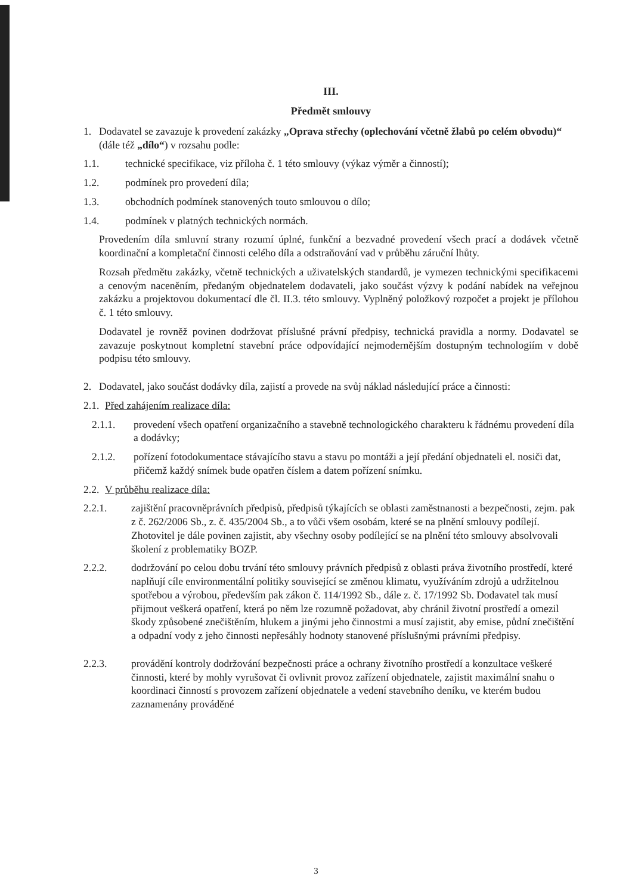III.
Předmět smlouvy
1. Dodavatel se zavazuje k provedení zakázky „Oprava střechy (oplechování včetně žlabů po celém obvodu)“ (dále též „dílo“) v rozsahu podle:
1.1. technické specifikace, viz příloha č. 1 této smlouvy (výkaz výměr a činností);
1.2. podmínek pro provedení díla;
1.3. obchodních podmínek stanovených touto smlouvou o dílo;
1.4. podmínek v platných technických normách.
Provedením díla smluvní strany rozumí úplné, funkční a bezvadné provedení všech prací a dodávek včetně koordinační a kompletační činnosti celého díla a odstraňování vad v průběhu záruční lhůty.
Rozsah předmětu zakázky, včetně technických a uživatelských standardů, je vymezen technickými specifikacemi a cenovým naceněním, předaným objednatelem dodavateli, jako součást výzvy k podání nabídek na veřejnou zakázku a projektovou dokumentací dle čl. II.3. této smlouvy. Vyplněný položkový rozpočet a projekt je přílohou č. 1 této smlouvy.
Dodavatel je rovněž povinen dodržovat příslušné právní předpisy, technická pravidla a normy. Dodavatel se zavazuje poskytnout kompletní stavební práce odpovídající nejmodernějším dostupným technologiím v době podpisu této smlouvy.
2. Dodavatel, jako součást dodávky díla, zajistí a provede na svůj náklad následující práce a činnosti:
2.1.
Před zahájením realizace díla:
2.1.1. provedení všech opatření organizačního a stavebně technologického charakteru k řádnému provedení díla a dodávky;
2.1.2. pořízení fotodokumentace stávajícího stavu a stavu po montáži a její předání objednateli el. nosiči dat, přičemž každý snímek bude opatřen číslem a datem pořízení snímku.
2.2.
V průběhu realizace díla:
2.2.1. zajištění pracovněprávních předpisů, předpisů týkajících se oblasti zaměstnanosti a bezpečnosti, zejm. pak z č. 262/2006 Sb., z. č. 435/2004 Sb., a to vůči všem osobám, které se na plnění smlouvy podílejí. Zhotovitel je dále povinen zajistit, aby všechny osoby podílející se na plnění této smlouvy absolvovali školení z problematiky BOZP.
2.2.2. dodržování po celou dobu trvání této smlouvy právních předpisů z oblasti práva životního prostředí, které naplňují cíle environmentální politiky související se změnou klimatu, využíváním zdrojů a udržitelnou spotřebou a výrobou, především pak zákon č. 114/1992 Sb., dále z. č. 17/1992 Sb. Dodavatel tak musí přijmout veškerá opatření, která po něm lze rozumně požadovat, aby chránil životní prostředí a omezil škody způsobené znečištěním, hlukem a jinými jeho činnostmi a musí zajistit, aby emise, půdní znečištění a odpadní vody z jeho činnosti nepřesáhly hodnoty stanovené příslušnými právními předpisy.
2.2.3. provádění kontroly dodržování bezpečnosti práce a ochrany životního prostředí a konzultace veškeré činnosti, které by mohly vyrušovat či ovlivnit provoz zařízení objednatele, zajistit maximální snahu o koordinaci činností s provozem zařízení objednatele a vedení stavebního deníku, ve kterém budou zaznamenány prováděné
3